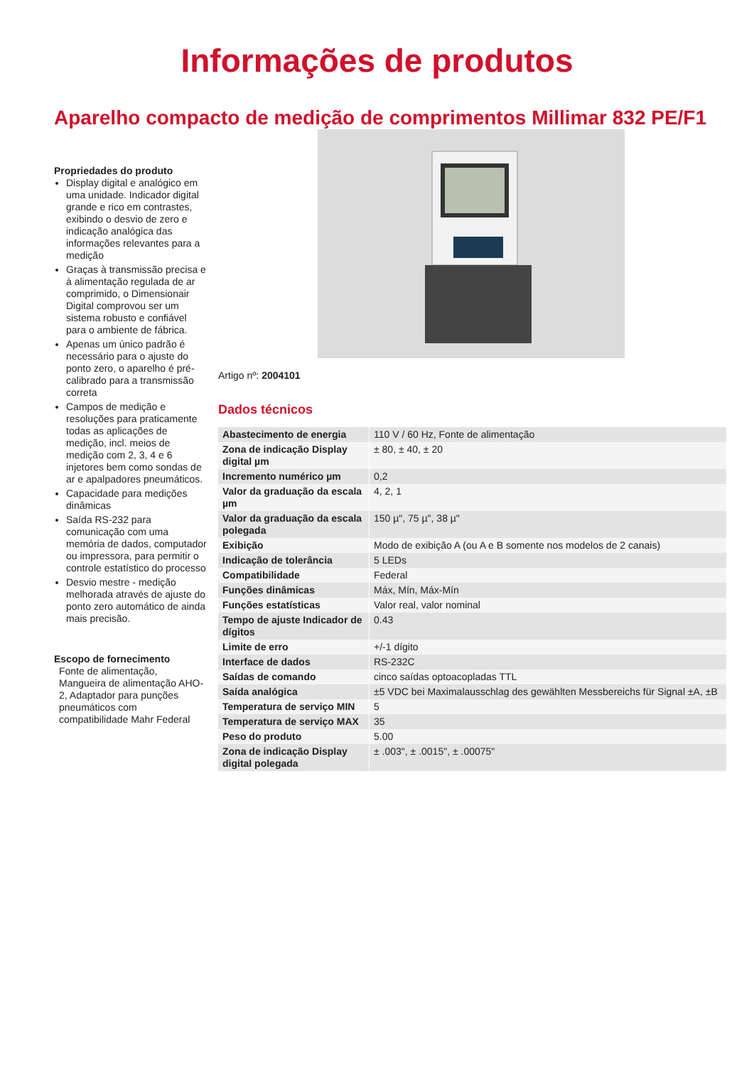Informações de produtos
Aparelho compacto de medição de comprimentos Millimar 832 PE/F1
Propriedades do produto
Display digital e analógico em uma unidade. Indicador digital grande e rico em contrastes, exibindo o desvio de zero e indicação analógica das informações relevantes para a medição
Graças à transmissão precisa e à alimentação regulada de ar comprimido, o Dimensionair Digital comprovou ser um sistema robusto e confiável para o ambiente de fábrica.
Apenas um único padrão é necessário para o ajuste do ponto zero, o aparelho é pré-calibrado para a transmissão correta
Campos de medição e resoluções para praticamente todas as aplicações de medição, incl. meios de medição com 2, 3, 4 e 6 injetores bem como sondas de ar e apalpadores pneumáticos.
Capacidade para medições dinâmicas
Saída RS-232 para comunicação com uma memória de dados, computador ou impressora, para permitir o controle estatístico do processo
Desvio mestre - medição melhorada através de ajuste do ponto zero automático de ainda mais precisão.
Escopo de fornecimento
Fonte de alimentação, Mangueira de alimentação AHO-2, Adaptador para punções pneumáticos com compatibilidade Mahr Federal
Artigo nº: 2004101
Dados técnicos
| Abastecimento de energia | 110 V / 60 Hz, Fonte de alimentação |
| Zona de indicação Display digital µm | ± 80, ± 40, ± 20 |
| Incremento numérico µm | 0,2 |
| Valor da graduação da escala µm | 4, 2, 1 |
| Valor da graduação da escala polegada | 150 µ", 75 µ", 38 µ" |
| Exibição | Modo de exibição A (ou A e B somente nos modelos de 2 canais) |
| Indicação de tolerância | 5 LEDs |
| Compatibilidade | Federal |
| Funções dinâmicas | Máx, Mín, Máx-Mín |
| Funções estatísticas | Valor real, valor nominal |
| Tempo de ajuste Indicador de dígitos | 0.43 |
| Limite de erro | +/-1 dígito |
| Interface de dados | RS-232C |
| Saídas de comando | cinco saídas optoacopladas TTL |
| Saída analógica | ±5 VDC bei Maximalausschlag des gewählten Messbereichs für Signal ±A, ±B |
| Temperatura de serviço MIN | 5 |
| Temperatura de serviço MAX | 35 |
| Peso do produto | 5.00 |
| Zona de indicação Display digital polegada | ± .003", ± .0015", ± .00075" |